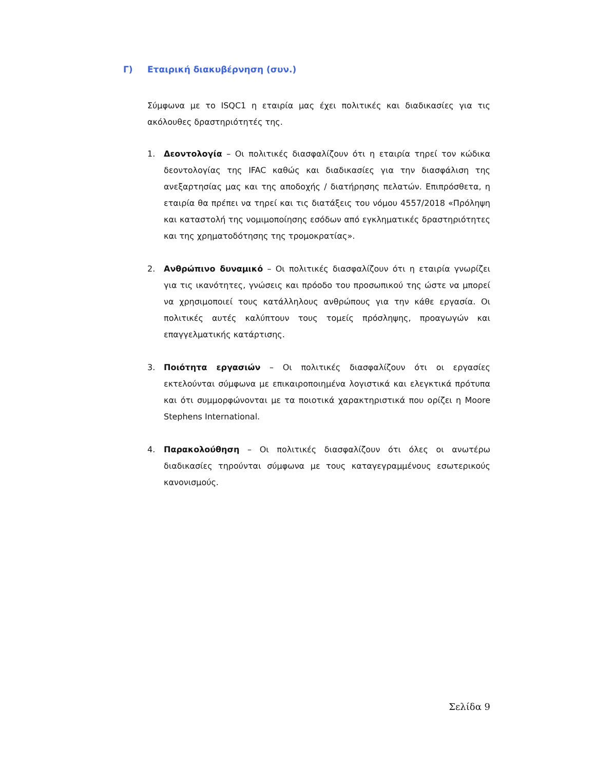Γ) Εταιρική διακυβέρνηση (συν.)
Σύμφωνα με το ISQC1 η εταιρία μας έχει πολιτικές και διαδικασίες για τις ακόλουθες δραστηριότητές της.
1. Δεοντολογία – Οι πολιτικές διασφαλίζουν ότι η εταιρία τηρεί τον κώδικα δεοντολογίας της IFAC καθώς και διαδικασίες για την διασφάλιση της ανεξαρτησίας μας και της αποδοχής / διατήρησης πελατών. Επιπρόσθετα, η εταιρία θα πρέπει να τηρεί και τις διατάξεις του νόμου 4557/2018 «Πρόληψη και καταστολή της νομιμοποίησης εσόδων από εγκληματικές δραστηριότητες και της χρηματοδότησης της τρομοκρατίας».
2. Ανθρώπινο δυναμικό – Οι πολιτικές διασφαλίζουν ότι η εταιρία γνωρίζει για τις ικανότητες, γνώσεις και πρόοδο του προσωπικού της ώστε να μπορεί να χρησιμοποιεί τους κατάλληλους ανθρώπους για την κάθε εργασία. Οι πολιτικές αυτές καλύπτουν τους τομείς πρόσληψης, προαγωγών και επαγγελματικής κατάρτισης.
3. Ποιότητα εργασιών – Οι πολιτικές διασφαλίζουν ότι οι εργασίες εκτελούνται σύμφωνα με επικαιροποιημένα λογιστικά και ελεγκτικά πρότυπα και ότι συμμορφώνονται με τα ποιοτικά χαρακτηριστικά που ορίζει η Moore Stephens International.
4. Παρακολούθηση – Οι πολιτικές διασφαλίζουν ότι όλες οι ανωτέρω διαδικασίες τηρούνται σύμφωνα με τους καταγεγραμμένους εσωτερικούς κανονισμούς.
Σελίδα 9